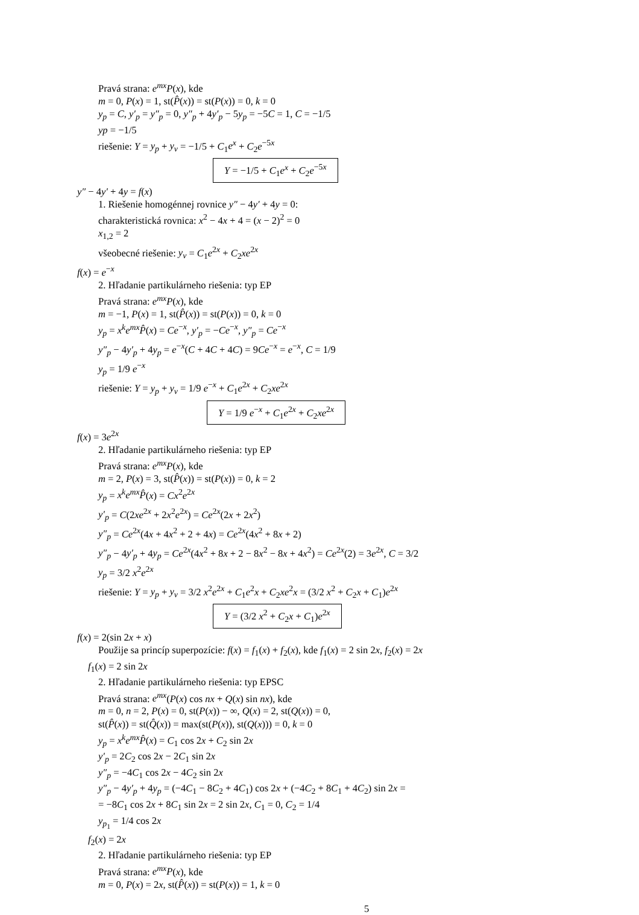Pravá strana: e<sup>mx</sup>P(x), kde
m = 0, P(x) = 1, st(P̂(x)) = st(P(x)) = 0, k = 0
y<sub>p</sub> = C, y′<sub>p</sub> = y″<sub>p</sub> = 0, y″<sub>p</sub> + 4y′<sub>p</sub> − 5y<sub>p</sub> = −5C = 1, C = −1/5
yp = −1/5
riešenie: Y = y<sub>p</sub> + y<sub>v</sub> = −1/5 + C<sub>1</sub>e<sup>x</sup> + C<sub>2</sub>e<sup>−5x</sup>
Y = −1/5 + C<sub>1</sub>e<sup>x</sup> + C<sub>2</sub>e<sup>−5x</sup>
y″ − 4y′ + 4y = f(x)
1. Riešenie homogénnej rovnice y″ − 4y′ + 4y = 0:
charakteristická rovnica: x<sup>2</sup> − 4x + 4 = (x − 2)<sup>2</sup> = 0
x<sub>1,2</sub> = 2
všeobecné riešenie: y<sub>v</sub> = C<sub>1</sub>e<sup>2x</sup> + C<sub>2</sub>xe<sup>2x</sup>
f(x) = e<sup>−x</sup>
2. Hľadanie partikulárneho riešenia: typ EP
Pravá strana: e<sup>mx</sup>P(x), kde
m = −1, P(x) = 1, st(P̂(x)) = st(P(x)) = 0, k = 0
y<sub>p</sub> = x<sup>k</sup>e<sup>mx</sup>P̂(x) = Ce<sup>−x</sup>, y′<sub>p</sub> = −Ce<sup>−x</sup>, y″<sub>p</sub> = Ce<sup>−x</sup>
y″<sub>p</sub> − 4y′<sub>p</sub> + 4y<sub>p</sub> = e<sup>−x</sup>(C + 4C + 4C) = 9Ce<sup>−x</sup> = e<sup>−x</sup>, C = 1/9
y<sub>p</sub> = 1/9 e<sup>−x</sup>
riešenie: Y = y<sub>p</sub> + y<sub>v</sub> = 1/9 e<sup>−x</sup> + C<sub>1</sub>e<sup>2x</sup> + C<sub>2</sub>xe<sup>2x</sup>
Y = 1/9 e<sup>−x</sup> + C<sub>1</sub>e<sup>2x</sup> + C<sub>2</sub>xe<sup>2x</sup>
f(x) = 3e<sup>2x</sup>
2. Hľadanie partikulárneho riešenia: typ EP
Pravá strana: e<sup>mx</sup>P(x), kde
m = 2, P(x) = 3, st(P̂(x)) = st(P(x)) = 0, k = 2
y<sub>p</sub> = x<sup>k</sup>e<sup>mx</sup>P̂(x) = Cx<sup>2</sup>e<sup>2x</sup>
y′<sub>p</sub> = C(2xe<sup>2x</sup> + 2x<sup>2</sup>e<sup>2x</sup>) = Ce<sup>2x</sup>(2x + 2x<sup>2</sup>)
y″<sub>p</sub> = Ce<sup>2x</sup>(4x + 4x<sup>2</sup> + 2 + 4x) = Ce<sup>2x</sup>(4x<sup>2</sup> + 8x + 2)
y″<sub>p</sub> − 4y′<sub>p</sub> + 4y<sub>p</sub> = Ce<sup>2x</sup>(4x<sup>2</sup> + 8x + 2 − 8x<sup>2</sup> − 8x + 4x<sup>2</sup>) = Ce<sup>2x</sup>(2) = 3e<sup>2x</sup>, C = 3/2
y<sub>p</sub> = 3/2 x<sup>2</sup>e<sup>2x</sup>
riešenie: Y = y<sub>p</sub> + y<sub>v</sub> = 3/2 x<sup>2</sup>e<sup>2x</sup> + C<sub>1</sub>e<sup>2</sup>x + C<sub>2</sub>xe<sup>2</sup>x = (3/2 x<sup>2</sup> + C<sub>2</sub>x + C<sub>1</sub>)e<sup>2x</sup>
Y = (3/2 x<sup>2</sup> + C<sub>2</sub>x + C<sub>1</sub>)e<sup>2x</sup>
f(x) = 2(sin 2x + x)
Použije sa princíp superpozície: f(x) = f<sub>1</sub>(x) + f<sub>2</sub>(x), kde f<sub>1</sub>(x) = 2 sin 2x, f<sub>2</sub>(x) = 2x
f<sub>1</sub>(x) = 2 sin 2x
2. Hľadanie partikulárneho riešenia: typ EPSC
Pravá strana: e<sup>mx</sup>(P(x) cos nx + Q(x) sin nx), kde
m = 0, n = 2, P(x) = 0, st(P(x)) − ∞, Q(x) = 2, st(Q(x)) = 0,
st(P̂(x)) = st(Q̂(x)) = max(st(P(x)), st(Q(x))) = 0, k = 0
y<sub>p</sub> = x<sup>k</sup>e<sup>mx</sup>P̂(x) = C<sub>1</sub> cos 2x + C<sub>2</sub> sin 2x
y′<sub>p</sub> = 2C<sub>2</sub> cos 2x − 2C<sub>1</sub> sin 2x
y″<sub>p</sub> = −4C<sub>1</sub> cos 2x − 4C<sub>2</sub> sin 2x
y″<sub>p</sub> − 4y′<sub>p</sub> + 4y<sub>p</sub> = (−4C<sub>1</sub> − 8C<sub>2</sub> + 4C<sub>1</sub>) cos 2x + (−4C<sub>2</sub> + 8C<sub>1</sub> + 4C<sub>2</sub>) sin 2x =
= −8C<sub>1</sub> cos 2x + 8C<sub>1</sub> sin 2x = 2 sin 2x, C<sub>1</sub> = 0, C<sub>2</sub> = 1/4
y<sub>p<sub>1</sub></sub> = 1/4 cos 2x
f<sub>2</sub>(x) = 2x
2. Hľadanie partikulárneho riešenia: typ EP
Pravá strana: e<sup>mx</sup>P(x), kde
m = 0, P(x) = 2x, st(P̂(x)) = st(P(x)) = 1, k = 0
5